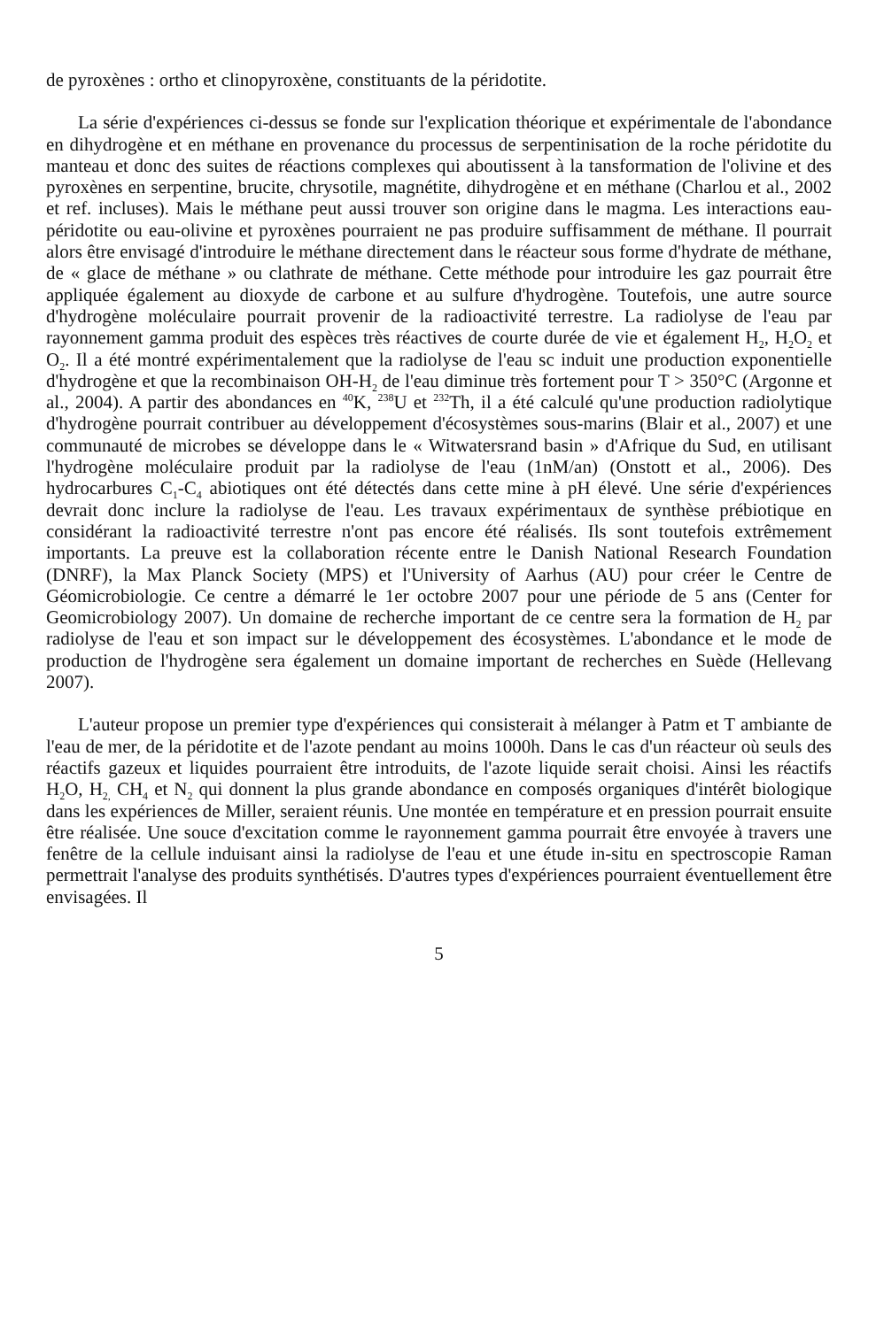de pyroxènes : ortho et clinopyroxène, constituants de la péridotite.
La série d'expériences ci-dessus se fonde sur l'explication théorique et expérimentale de l'abondance en dihydrogène et en méthane en provenance du processus de serpentinisation de la roche péridotite du manteau et donc des suites de réactions complexes qui aboutissent à la tansformation de l'olivine et des pyroxènes en serpentine, brucite, chrysotile, magnétite, dihydrogène et en méthane (Charlou et al., 2002 et ref. incluses). Mais le méthane peut aussi trouver son origine dans le magma. Les interactions eau-péridotite ou eau-olivine et pyroxènes pourraient ne pas produire suffisamment de méthane. Il pourrait alors être envisagé d'introduire le méthane directement dans le réacteur sous forme d'hydrate de méthane, de « glace de méthane » ou clathrate de méthane. Cette méthode pour introduire les gaz pourrait être appliquée également au dioxyde de carbone et au sulfure d'hydrogène. Toutefois, une autre source d'hydrogène moléculaire pourrait provenir de la radioactivité terrestre. La radiolyse de l'eau par rayonnement gamma produit des espèces très réactives de courte durée de vie et également H<sub>2</sub>, H<sub>2</sub>O<sub>2</sub> et O<sub>2</sub>. Il a été montré expérimentalement que la radiolyse de l'eau sc induit une production exponentielle d'hydrogène et que la recombinaison OH-H<sub>2</sub> de l'eau diminue très fortement pour T > 350°C (Argonne et al., 2004). A partir des abondances en <sup>40</sup>K, <sup>238</sup>U et <sup>232</sup>Th, il a été calculé qu'une production radiolytique d'hydrogène pourrait contribuer au développement d'écosystèmes sous-marins (Blair et al., 2007) et une communauté de microbes se développe dans le « Witwatersrand basin » d'Afrique du Sud, en utilisant l'hydrogène moléculaire produit par la radiolyse de l'eau (1nM/an) (Onstott et al., 2006). Des hydrocarbures C<sub>1</sub>-C<sub>4</sub> abiotiques ont été détectés dans cette mine à pH élevé. Une série d'expériences devrait donc inclure la radiolyse de l'eau. Les travaux expérimentaux de synthèse prébiotique en considérant la radioactivité terrestre n'ont pas encore été réalisés. Ils sont toutefois extrêmement importants. La preuve est la collaboration récente entre le Danish National Research Foundation (DNRF), la Max Planck Society (MPS) et l'University of Aarhus (AU) pour créer le Centre de Géomicrobiologie. Ce centre a démarré le 1er octobre 2007 pour une période de 5 ans (Center for Geomicrobiology 2007). Un domaine de recherche important de ce centre sera la formation de H<sub>2</sub> par radiolyse de l'eau et son impact sur le développement des écosystèmes. L'abondance et le mode de production de l'hydrogène sera également un domaine important de recherches en Suède (Hellevang 2007).
L'auteur propose un premier type d'expériences qui consisterait à mélanger à Patm et T ambiante de l'eau de mer, de la péridotite et de l'azote pendant au moins 1000h. Dans le cas d'un réacteur où seuls des réactifs gazeux et liquides pourraient être introduits, de l'azote liquide serait choisi. Ainsi les réactifs H<sub>2</sub>O, H<sub>2,</sub> CH<sub>4</sub> et N<sub>2</sub> qui donnent la plus grande abondance en composés organiques d'intérêt biologique dans les expériences de Miller, seraient réunis. Une montée en température et en pression pourrait ensuite être réalisée. Une souce d'excitation comme le rayonnement gamma pourrait être envoyée à travers une fenêtre de la cellule induisant ainsi la radiolyse de l'eau et une étude in-situ en spectroscopie Raman permettrait l'analyse des produits synthétisés. D'autres types d'expériences pourraient éventuellement être envisagées. Il
5